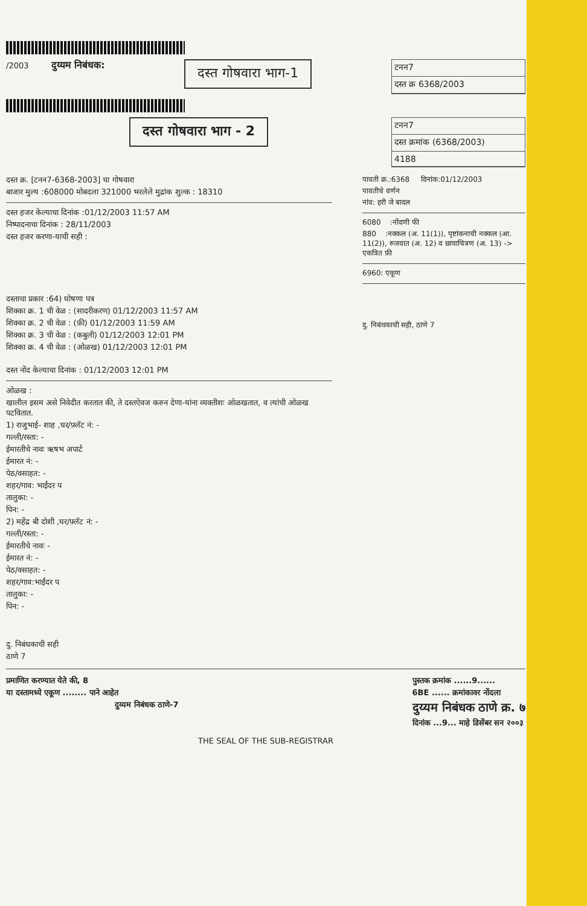/2003 दुय्यम निबंधक: दस्त गोषवारा भाग-1
टनन7
दस्त क्र 6368/2003
दस्त गोषवारा भाग - 2
टनन7
दस्त क्रमांक (6368/2003)
4188
दस्त क्र. [टनन7-6368-2003] चा गोषवारा
बाजार मुल्य :608000 मोबदला 321000 भरलेले मुद्रांक शुल्क : 18310
दस्त हजर केल्याचा दिनांक :01/12/2003 11:57 AM
निष्पादनाचा दिनांक : 28/11/2003
दस्त हजर करणा-याची सही :
दस्ताचा प्रकार :64) घोषणा पत्र
शिक्का क्र. 1 ची वेळ : (सादरीकरण) 01/12/2003 11:57 AM
शिक्का क्र. 2 ची वेळ : (फ़ी) 01/12/2003 11:59 AM
शिक्का क्र. 3 ची वेळ : (कबुली) 01/12/2003 12:01 PM
शिक्का क्र. 4 ची वेळ : (ओळख) 01/12/2003 12:01 PM
दस्त नोंद केल्याचा दिनांक : 01/12/2003 12:01 PM
ओळख :
खालील इसम असे निवेदीत करतात की, ते दस्तऐवज करुन देणा-यांना व्यक्तीशः ओळखतात, व त्यांची ओळख पटवितात.
1) राजुभाई- शाह ,घर/फ़्लॅट नं: -
गल्ली/रस्ता: -
ईमारतीचे नावः ऋषभ अपार्ट
ईमारत नं: -
पेठ/वसाहत: -
शहर/गाव: भाईंदर प
तालुका: -
पिन: -
2) महेंद्र बी दोशी ,घर/फ़्लॅट नं: -
गल्ली/रस्ता: -
ईमारतीचे नावः -
ईमारत नं: -
पेठ/वसाहत: -
शहर/गाव:भाईंदर प
तालुका: -
पिन: -
दु. निबंधकाची सही
ठाणे 7
पावती क्र.:6368 दिनांक:01/12/2003
पावतीचे वर्णन
नांव: हरी जे बादल
6080 :नोंदणी फी
880 :नक्कल (अ. 11(1)), पृष्टांकनाची नक्कल (आ. 11(2)), रुजवात (अ. 12) व छायाचित्रण (अ. 13) -> एकत्रित फ़ी
6960: एकूण
दु. निबंधकाची सही, ठाणे 7
प्रमाणित करण्यात येते की, 8
या दस्तामध्ये एकूण ........ पाने आहेत
दुय्यम निबंधक ठाणे-7
पुस्तक क्रमांक ......9......
6BE ...... क्रमांकावर नोंदला
दुय्यम निबंधक ठाणे क्र. ७
दिनांक ...9... माहे डिसेंबर सन २००३
THE SEAL OF THE SUB-REGISTRAR